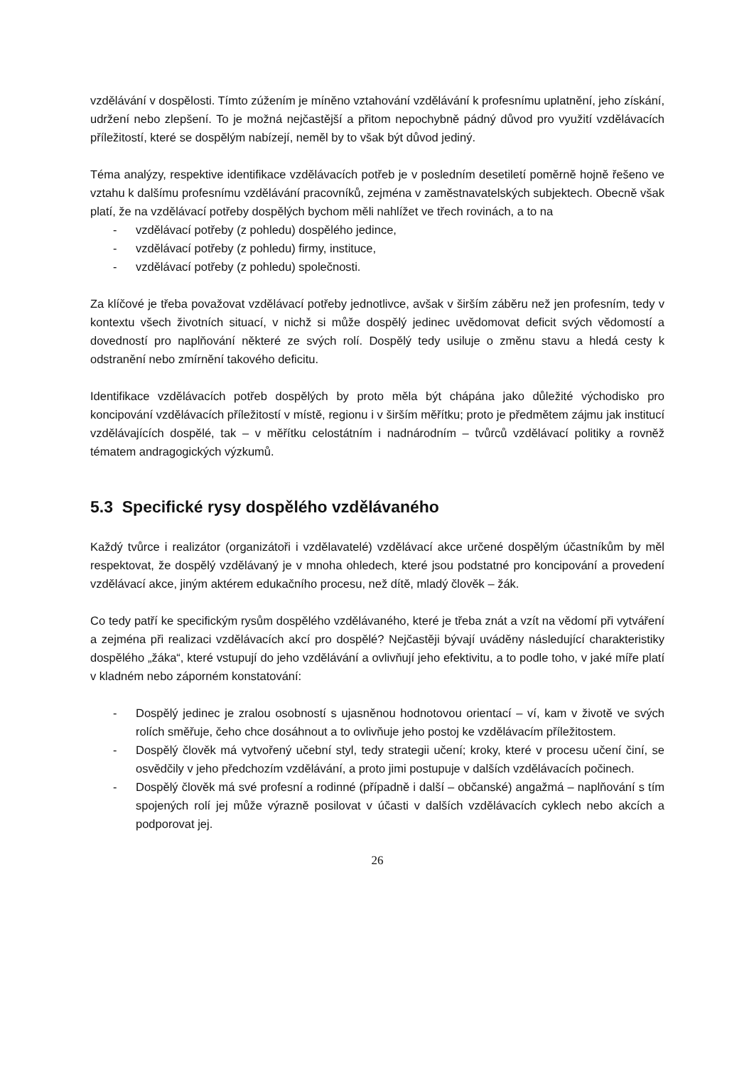vzdělávání v dospělosti. Tímto zúžením je míněno vztahování vzdělávání k profesnímu uplatnění, jeho získání, udržení nebo zlepšení. To je možná nejčastější a přitom nepochybně pádný důvod pro využití vzdělávacích příležitostí, které se dospělým nabízejí, neměl by to však být důvod jediný.
Téma analýzy, respektive identifikace vzdělávacích potřeb je v posledním desetiletí poměrně hojně řešeno ve vztahu k dalšímu profesnímu vzdělávání pracovníků, zejména v zaměstnavatelských subjektech. Obecně však platí, že na vzdělávací potřeby dospělých bychom měli nahlížet ve třech rovinách, a to na
- vzdělávací potřeby (z pohledu) dospělého jedince,
- vzdělávací potřeby (z pohledu) firmy, instituce,
- vzdělávací potřeby (z pohledu) společnosti.
Za klíčové je třeba považovat vzdělávací potřeby jednotlivce, avšak v širším záběru než jen profesním, tedy v kontextu všech životních situací, v nichž si může dospělý jedinec uvědomovat deficit svých vědomostí a dovedností pro naplňování některé ze svých rolí. Dospělý tedy usiluje o změnu stavu a hledá cesty k odstranění nebo zmírnění takového deficitu.
Identifikace vzdělávacích potřeb dospělých by proto měla být chápána jako důležité východisko pro koncipování vzdělávacích příležitostí v místě, regionu i v širším měřítku; proto je předmětem zájmu jak institucí vzdělávajících dospělé, tak – v měřítku celostátním i nadnárodním – tvůrců vzdělávací politiky a rovněž tématem andragogických výzkumů.
5.3 Specifické rysy dospělého vzdělávaného
Každý tvůrce i realizátor (organizátoři i vzdělavatelé) vzdělávací akce určené dospělým účastníkům by měl respektovat, že dospělý vzdělávaný je v mnoha ohledech, které jsou podstatné pro koncipování a provedení vzdělávací akce, jiným aktérem edukačního procesu, než dítě, mladý člověk – žák.
Co tedy patří ke specifickým rysům dospělého vzdělávaného, které je třeba znát a vzít na vědomí při vytváření a zejména při realizaci vzdělávacích akcí pro dospělé? Nejčastěji bývají uváděny následující charakteristiky dospělého „žáka“, které vstupují do jeho vzdělávání a ovlivňují jeho efektivitu, a to podle toho, v jaké míře platí v kladném nebo záporném konstatování:
- Dospělý jedinec je zralou osobností s ujasněnou hodnotovou orientací – ví, kam v životě ve svých rolích směřuje, čeho chce dosáhnout a to ovlivňuje jeho postoj ke vzdělávacím příležitostem.
- Dospělý člověk má vytvořený učební styl, tedy strategii učení; kroky, které v procesu učení činí, se osvědčily v jeho předchozím vzdělávání, a proto jimi postupuje v dalších vzdělávacích počinech.
- Dospělý člověk má své profesní a rodinné (případně i další – občanské) angažmá – naplňování s tím spojených rolí jej může výrazně posilovat v účasti v dalších vzdělávacích cyklech nebo akcích a podporovat jej.
26